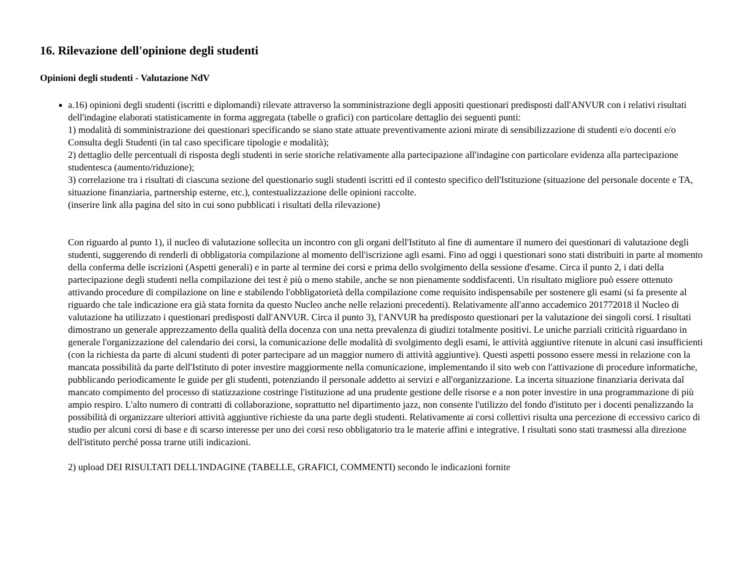16. Rilevazione dell'opinione degli studenti
Opinioni degli studenti - Valutazione NdV
a.16) opinioni degli studenti (iscritti e diplomandi) rilevate attraverso la somministrazione degli appositi questionari predisposti dall'ANVUR con i relativi risultati dell'indagine elaborati statisticamente in forma aggregata (tabelle o grafici) con particolare dettaglio dei seguenti punti:
1) modalità di somministrazione dei questionari specificando se siano state attuate preventivamente azioni mirate di sensibilizzazione di studenti e/o docenti e/o Consulta degli Studenti (in tal caso specificare tipologie e modalità);
2) dettaglio delle percentuali di risposta degli studenti in serie storiche relativamente alla partecipazione all'indagine con particolare evidenza alla partecipazione studentesca (aumento/riduzione);
3) correlazione tra i risultati di ciascuna sezione del questionario sugli studenti iscritti ed il contesto specifico dell'Istituzione (situazione del personale docente e TA, situazione finanziaria, partnership esterne, etc.), contestualizzazione delle opinioni raccolte.
(inserire link alla pagina del sito in cui sono pubblicati i risultati della rilevazione)
Con riguardo al punto 1), il nucleo di valutazione sollecita un incontro con gli organi dell'Istituto al fine di aumentare il numero dei questionari di valutazione degli studenti, suggerendo di renderli di obbligatoria compilazione al momento dell'iscrizione agli esami. Fino ad oggi i questionari sono stati distribuiti in parte al momento della conferma delle iscrizioni (Aspetti generali) e in parte al termine dei corsi e prima dello svolgimento della sessione d'esame. Circa il punto 2, i dati della partecipazione degli studenti nella compilazione dei test è più o meno stabile, anche se non pienamente soddisfacenti. Un risultato migliore può essere ottenuto attivando procedure di compilazione on line e stabilendo l'obbligatorietà della compilazione come requisito indispensabile per sostenere gli esami (si fa presente al riguardo che tale indicazione era già stata fornita da questo Nucleo anche nelle relazioni precedenti). Relativamente all'anno accademico 201772018 il Nucleo di valutazione ha utilizzato i questionari predisposti dall'ANVUR. Circa il punto 3), l'ANVUR ha predisposto questionari per la valutazione dei singoli corsi. I risultati dimostrano un generale apprezzamento della qualità della docenza con una netta prevalenza di giudizi totalmente positivi. Le uniche parziali criticità riguardano in generale l'organizzazione del calendario dei corsi, la comunicazione delle modalità di svolgimento degli esami, le attività aggiuntive ritenute in alcuni casi insufficienti (con la richiesta da parte di alcuni studenti di poter partecipare ad un maggior numero di attività aggiuntive). Questi aspetti possono essere messi in relazione con la mancata possibilità da parte dell'Istituto di poter investire maggiormente nella comunicazione, implementando il sito web con l'attivazione di procedure informatiche, pubblicando periodicamente le guide per gli studenti, potenziando il personale addetto ai servizi e all'organizzazione. La incerta situazione finanziaria derivata dal mancato compimento del processo di statizzazione costringe l'istituzione ad una prudente gestione delle risorse e a non poter investire in una programmazione di più ampio respiro. L'alto numero di contratti di collaborazione, soprattutto nel dipartimento jazz, non consente l'utilizzo del fondo d'istituto per i docenti penalizzando la possibilità di organizzare ulteriori attività aggiuntive richieste da una parte degli studenti. Relativamente ai corsi collettivi risulta una percezione di eccessivo carico di studio per alcuni corsi di base e di scarso interesse per uno dei corsi reso obbligatorio tra le materie affini e integrative. I risultati sono stati trasmessi alla direzione dell'istituto perché possa trarne utili indicazioni.
2) upload DEI RISULTATI DELL'INDAGINE (TABELLE, GRAFICI, COMMENTI) secondo le indicazioni fornite